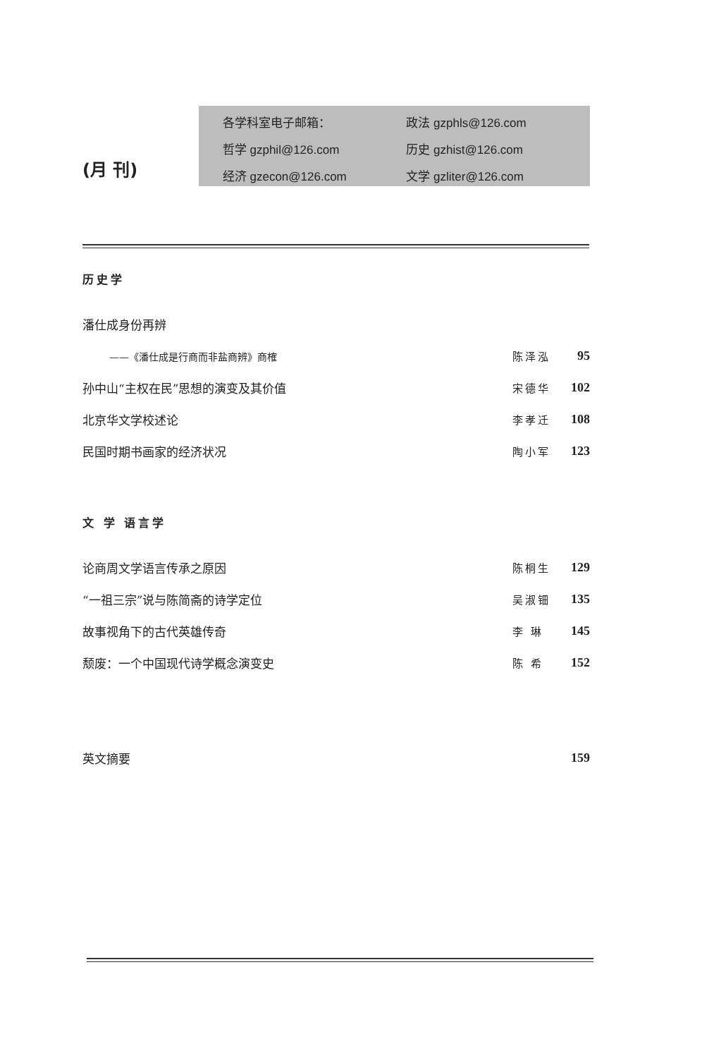(月 刊)
各学科室电子邮箱：
政法 gzphls@126.com
哲学 gzphil@126.com
历史 gzhist@126.com
经济 gzecon@126.com
文学 gzliter@126.com
历史学
潘仕成身份再辨
——《潘仕成是行商而非盐商辨》商榷 陈泽泓 95
孙中山“主权在民”思想的演变及其价值 宋德华 102
北京华文学校述论 李孝迁 108
民国时期书画家的经济状况 陶小军 123
文 学 语言学
论商周文学语言传承之原因 陈桐生 129
“一祖三宗”说与陈简斋的诗学定位 吴淑钿 135
故事视角下的古代英雄传奇 李 琳 145
颓废：一个中国现代诗学概念演变史 陈 希 152
英文摘要 159